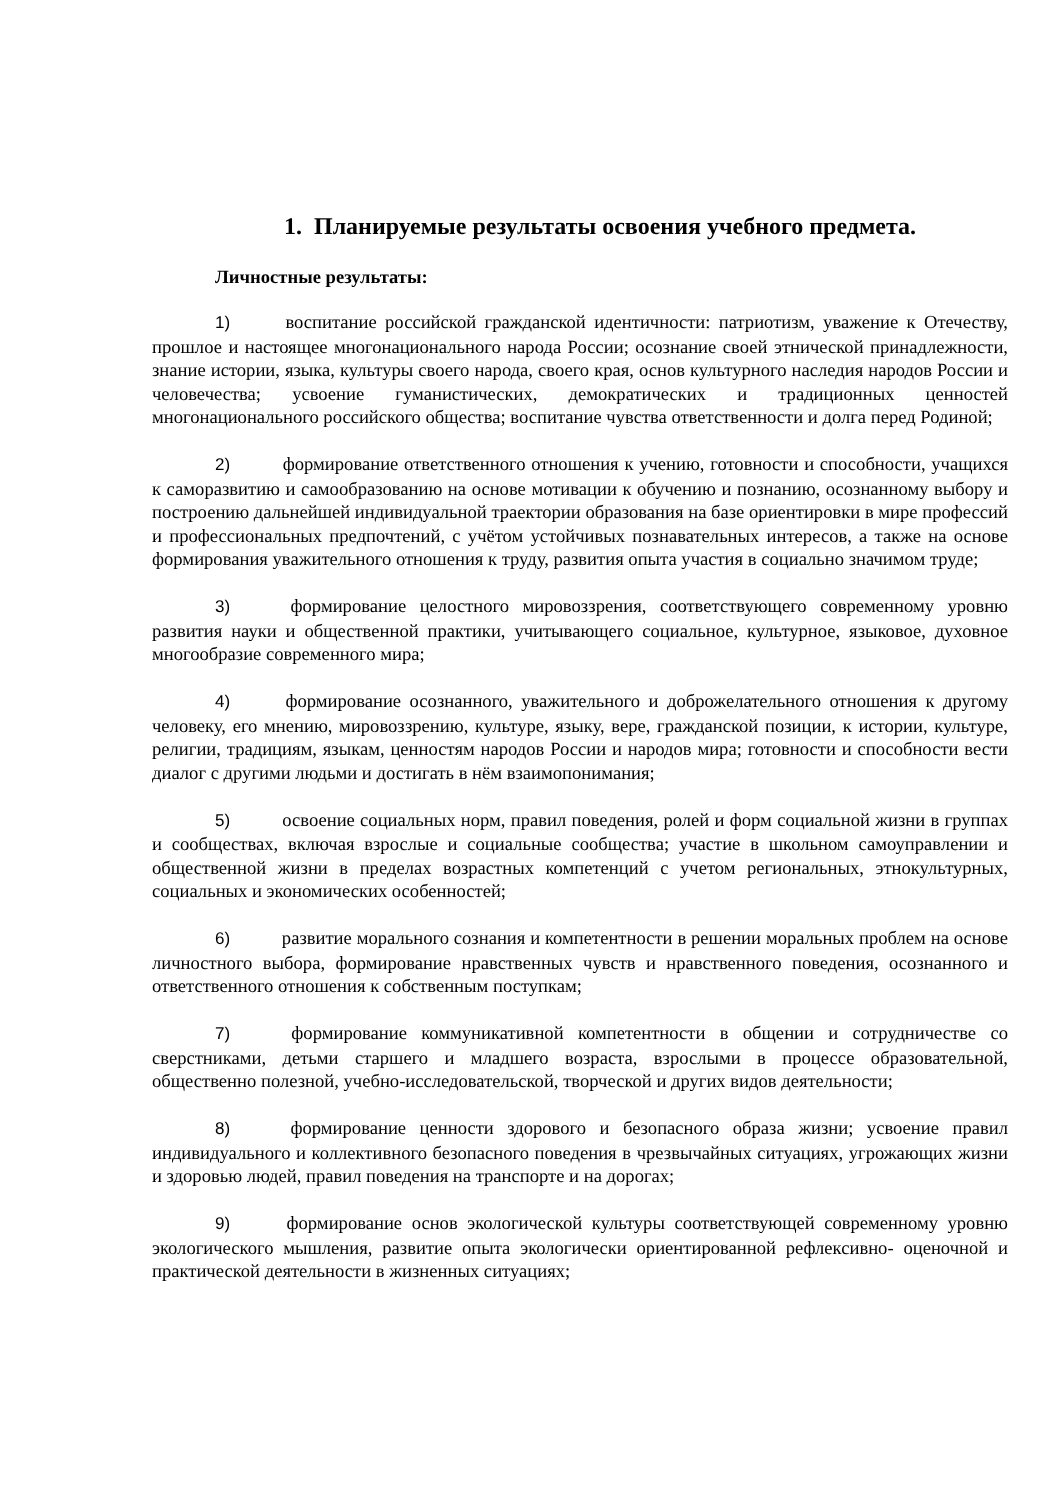1. Планируемые результаты освоения учебного предмета.
Личностные результаты:
1) воспитание российской гражданской идентичности: патриотизм, уважение к Отечеству, прошлое и настоящее многонационального народа России; осознание своей этнической принадлежности, знание истории, языка, культуры своего народа, своего края, основ культурного наследия народов России и человечества; усвоение гуманистических, демократических и традиционных ценностей многонационального российского общества; воспитание чувства ответственности и долга перед Родиной;
2) формирование ответственного отношения к учению, готовности и способности, учащихся к саморазвитию и самообразованию на основе мотивации к обучению и познанию, осознанному выбору и построению дальнейшей индивидуальной траектории образования на базе ориентировки в мире профессий и профессиональных предпочтений, с учётом устойчивых познавательных интересов, а также на основе формирования уважительного отношения к труду, развития опыта участия в социально значимом труде;
3) формирование целостного мировоззрения, соответствующего современному уровню развития науки и общественной практики, учитывающего социальное, культурное, языковое, духовное многообразие современного мира;
4) формирование осознанного, уважительного и доброжелательного отношения к другому человеку, его мнению, мировоззрению, культуре, языку, вере, гражданской позиции, к истории, культуре, религии, традициям, языкам, ценностям народов России и народов мира; готовности и способности вести диалог с другими людьми и достигать в нём взаимопонимания;
5) освоение социальных норм, правил поведения, ролей и форм социальной жизни в группах и сообществах, включая взрослые и социальные сообщества; участие в школьном самоуправлении и общественной жизни в пределах возрастных компетенций с учетом региональных, этнокультурных, социальных и экономических особенностей;
6) развитие морального сознания и компетентности в решении моральных проблем на основе личностного выбора, формирование нравственных чувств и нравственного поведения, осознанного и ответственного отношения к собственным поступкам;
7) формирование коммуникативной компетентности в общении и сотрудничестве со сверстниками, детьми старшего и младшего возраста, взрослыми в процессе образовательной, общественно полезной, учебно-исследовательской, творческой и других видов деятельности;
8) формирование ценности здорового и безопасного образа жизни; усвоение правил индивидуального и коллективного безопасного поведения в чрезвычайных ситуациях, угрожающих жизни и здоровью людей, правил поведения на транспорте и на дорогах;
9) формирование основ экологической культуры соответствующей современному уровню экологического мышления, развитие опыта экологически ориентированной рефлексивно- оценочной и практической деятельности в жизненных ситуациях;